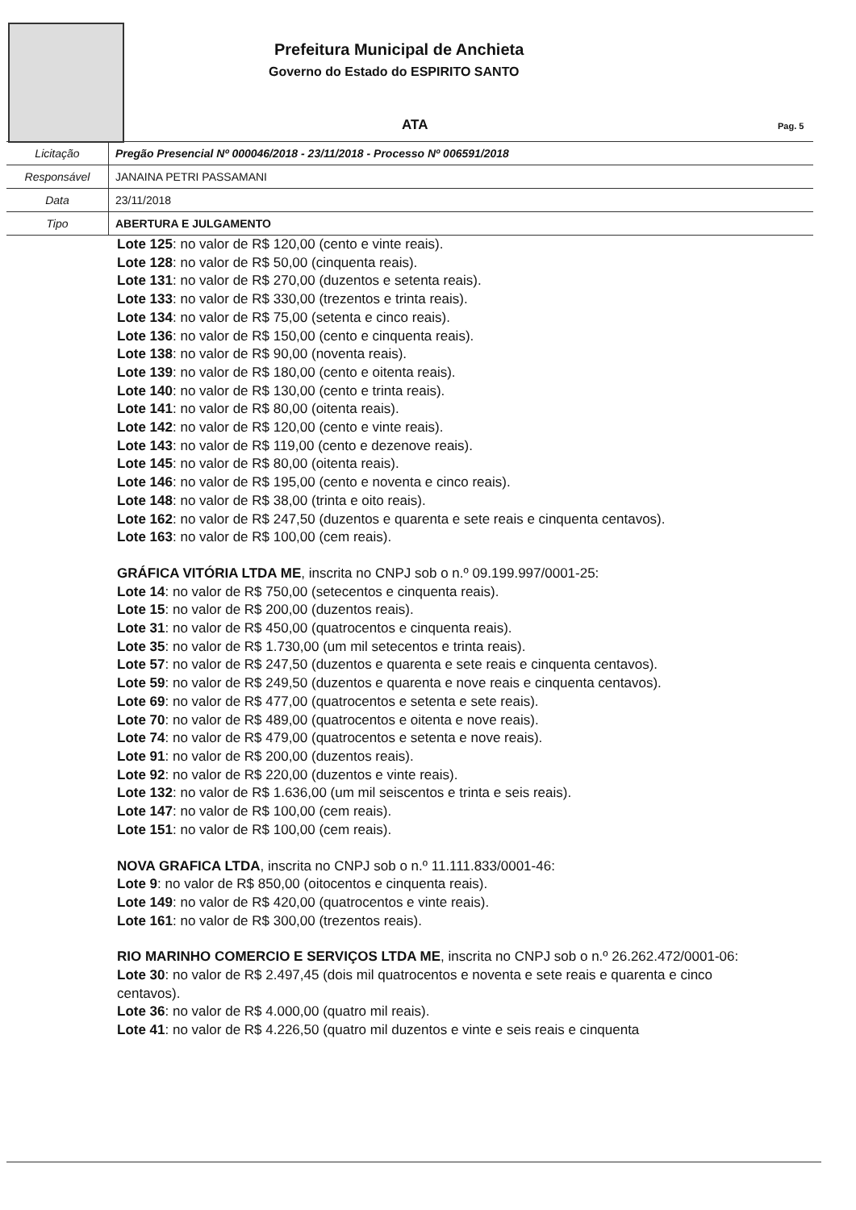Prefeitura Municipal de Anchieta
Governo do Estado do ESPIRITO SANTO
ATA Pag. 5
| Licitação | Pregão Presencial Nº 000046/2018 - 23/11/2018 - Processo Nº 006591/2018 |
| Responsável | JANAINA PETRI PASSAMANI |
| Data | 23/11/2018 |
| Tipo | ABERTURA E JULGAMENTO |
Lote 125: no valor de R$ 120,00 (cento e vinte reais).
Lote 128: no valor de R$ 50,00 (cinquenta reais).
Lote 131: no valor de R$ 270,00 (duzentos e setenta reais).
Lote 133: no valor de R$ 330,00 (trezentos e trinta reais).
Lote 134: no valor de R$ 75,00 (setenta e cinco reais).
Lote 136: no valor de R$ 150,00 (cento e cinquenta reais).
Lote 138: no valor de R$ 90,00 (noventa reais).
Lote 139: no valor de R$ 180,00 (cento e oitenta reais).
Lote 140: no valor de R$ 130,00 (cento e trinta reais).
Lote 141: no valor de R$ 80,00 (oitenta reais).
Lote 142: no valor de R$ 120,00 (cento e vinte reais).
Lote 143: no valor de R$ 119,00 (cento e dezenove reais).
Lote 145: no valor de R$ 80,00 (oitenta reais).
Lote 146: no valor de R$ 195,00 (cento e noventa e cinco reais).
Lote 148: no valor de R$ 38,00 (trinta e oito reais).
Lote 162: no valor de R$ 247,50 (duzentos e quarenta e sete reais e cinquenta centavos).
Lote 163: no valor de R$ 100,00 (cem reais).
GRÁFICA VITÓRIA LTDA ME, inscrita no CNPJ sob o n.º 09.199.997/0001-25:
Lote 14: no valor de R$ 750,00 (setecentos e cinquenta reais).
Lote 15: no valor de R$ 200,00 (duzentos reais).
Lote 31: no valor de R$ 450,00 (quatrocentos e cinquenta reais).
Lote 35: no valor de R$ 1.730,00 (um mil setecentos e trinta reais).
Lote 57: no valor de R$ 247,50 (duzentos e quarenta e sete reais e cinquenta centavos).
Lote 59: no valor de R$ 249,50 (duzentos e quarenta e nove reais e cinquenta centavos).
Lote 69: no valor de R$ 477,00 (quatrocentos e setenta e sete reais).
Lote 70: no valor de R$ 489,00 (quatrocentos e oitenta e nove reais).
Lote 74: no valor de R$ 479,00 (quatrocentos e setenta e nove reais).
Lote 91: no valor de R$ 200,00 (duzentos reais).
Lote 92: no valor de R$ 220,00 (duzentos e vinte reais).
Lote 132: no valor de R$ 1.636,00 (um mil seiscentos e trinta e seis reais).
Lote 147: no valor de R$ 100,00 (cem reais).
Lote 151: no valor de R$ 100,00 (cem reais).
NOVA GRAFICA LTDA, inscrita no CNPJ sob o n.º 11.111.833/0001-46:
Lote 9: no valor de R$ 850,00 (oitocentos e cinquenta reais).
Lote 149: no valor de R$ 420,00 (quatrocentos e vinte reais).
Lote 161: no valor de R$ 300,00 (trezentos reais).
RIO MARINHO COMERCIO E SERVIÇOS LTDA ME, inscrita no CNPJ sob o n.º 26.262.472/0001-06:
Lote 30: no valor de R$ 2.497,45 (dois mil quatrocentos e noventa e sete reais e quarenta e cinco centavos).
Lote 36: no valor de R$ 4.000,00 (quatro mil reais).
Lote 41: no valor de R$ 4.226,50 (quatro mil duzentos e vinte e seis reais e cinquenta